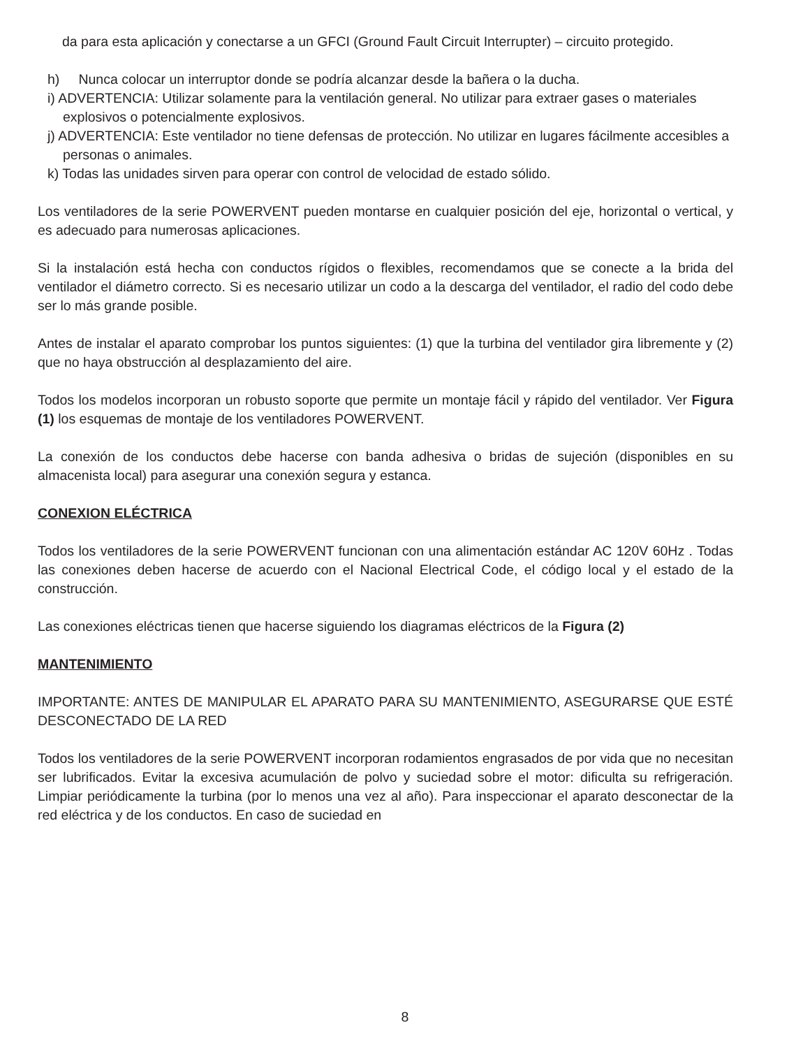da para esta aplicación y conectarse a un GFCI (Ground Fault Circuit Interrupter) – circuito protegido.
h) Nunca colocar un interruptor donde se podría alcanzar desde la bañera o la ducha.
i) ADVERTENCIA: Utilizar solamente para la ventilación general. No utilizar para extraer gases o materiales explosivos o potencialmente explosivos.
j) ADVERTENCIA: Este ventilador no tiene defensas de protección. No utilizar en lugares fácilmente accesibles a personas o animales.
k) Todas las unidades sirven para operar con control de velocidad de estado sólido.
Los ventiladores de la serie POWERVENT pueden montarse en cualquier posición del eje, horizontal o vertical, y es adecuado para numerosas aplicaciones.
Si la instalación está hecha con conductos rígidos o flexibles, recomendamos que se conecte a la brida del ventilador el diámetro correcto. Si es necesario utilizar un codo a la descarga del ventilador, el radio del codo debe ser lo más grande posible.
Antes de instalar el aparato comprobar los puntos siguientes: (1) que la turbina del ventilador gira libremente y (2) que no haya obstrucción al desplazamiento del aire.
Todos los modelos incorporan un robusto soporte que permite un montaje fácil y rápido del ventilador. Ver Figura (1) los esquemas de montaje de los ventiladores POWERVENT.
La conexión de los conductos debe hacerse con banda adhesiva o bridas de sujeción (disponibles en su almacenista local) para asegurar una conexión segura y estanca.
CONEXION ELÉCTRICA
Todos los ventiladores de la serie POWERVENT funcionan con una alimentación estándar AC 120V 60Hz . Todas las conexiones deben hacerse de acuerdo con el Nacional Electrical Code, el código local y el estado de la construcción.
Las conexiones eléctricas tienen que hacerse siguiendo los diagramas eléctricos de la Figura (2)
MANTENIMIENTO
IMPORTANTE: ANTES DE MANIPULAR EL APARATO PARA SU MANTENIMIENTO, ASEGURARSE QUE ESTÉ DESCONECTADO DE LA RED
Todos los ventiladores de la serie POWERVENT incorporan rodamientos engrasados de por vida que no necesitan ser lubrificados. Evitar la excesiva acumulación de polvo y suciedad sobre el motor: dificulta su refrigeración. Limpiar periódicamente la turbina (por lo menos una vez al año). Para inspeccionar el aparato desconectar de la red eléctrica y de los conductos. En caso de suciedad en
8